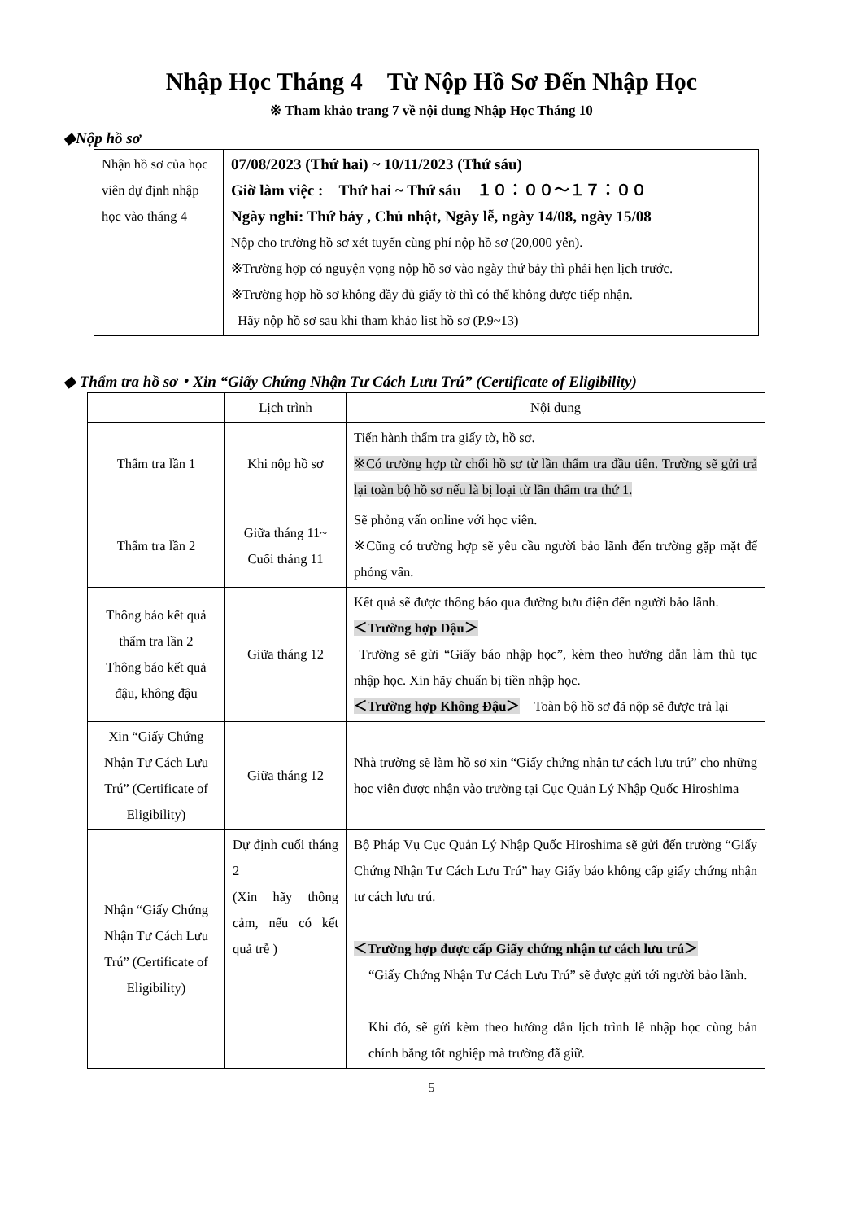Nhập Học Tháng 4　Từ Nộp Hồ Sơ Đến Nhập Học
※ Tham khảo trang 7 về nội dung Nhập Học Tháng 10
◆Nộp hồ sơ
| Nhận hồ sơ của học viên dự định nhập học vào tháng 4 | 07/08/2023 (Thứ hai) ~ 10/11/2023 (Thứ sáu) Giờ làm việc : Thứ hai ~ Thứ sáu １０：００～１７：００ Ngày nghỉ: Thứ bảy , Chủ nhật, Ngày lễ, ngày 14/08, ngày 15/08 Nộp cho trường hồ sơ xét tuyển cùng phí nộp hồ sơ (20,000 yên). ※Trường hợp có nguyện vọng nộp hồ sơ vào ngày thứ bảy thì phải hẹn lịch trước. ※Trường hợp hồ sơ không đầy đủ giấy tờ thì có thể không được tiếp nhận. Hãy nộp hồ sơ sau khi tham khảo list hồ sơ (P.9~13) |
◆ Thẩm tra hồ sơ・Xin “Giấy Chứng Nhận Tư Cách Lưu Trú” (Certificate of Eligibility)
| | Lịch trình | Nội dung |
| --- | --- | --- |
| Thẩm tra lần 1 | Khi nộp hồ sơ | Tiến hành thẩm tra giấy tờ, hồ sơ. ※Có trường hợp từ chối hồ sơ từ lần thẩm tra đầu tiên. Trường sẽ gửi trả lại toàn bộ hồ sơ nếu là bị loại từ lần thẩm tra thứ 1. |
| Thẩm tra lần 2 | Giữa tháng 11~ Cuối tháng 11 | Sẽ phỏng vấn online với học viên. ※Cũng có trường hợp sẽ yêu cầu người bảo lãnh đến trường gặp mặt để phỏng vấn. |
| Thông báo kết quả thẩm tra lần 2 Thông báo kết quả đậu, không đậu | Giữa tháng 12 | Kết quả sẽ được thông báo qua đường bưu điện đến người bảo lãnh. ＜Trường hợp Đậu＞ Trường sẽ gửi “Giấy báo nhập học”, kèm theo hướng dẫn làm thủ tục nhập học. Xin hãy chuẩn bị tiền nhập học. ＜Trường hợp Không Đậu＞ Toàn bộ hồ sơ đã nộp sẽ được trả lại |
| Xin “Giấy Chứng Nhận Tư Cách Lưu Trú” (Certificate of Eligibility) | Giữa tháng 12 | Nhà trường sẽ làm hồ sơ xin “Giấy chứng nhận tư cách lưu trú” cho những học viên được nhận vào trường tại Cục Quản Lý Nhập Quốc Hiroshima |
| Nhận “Giấy Chứng Nhận Tư Cách Lưu Trú” (Certificate of Eligibility) | Dự định cuối tháng 2 (Xin hãy thông cảm, nếu có kết quả trễ ) | Bộ Pháp Vụ Cục Quản Lý Nhập Quốc Hiroshima sẽ gửi đến trường “Giấy Chứng Nhận Tư Cách Lưu Trú” hay Giấy báo không cấp giấy chứng nhận tư cách lưu trú. ＜Trường hợp được cấp Giấy chứng nhận tư cách lưu trú＞ “Giấy Chứng Nhận Tư Cách Lưu Trú” sẽ được gửi tới người bảo lãnh. Khi đó, sẽ gửi kèm theo hướng dẫn lịch trình lễ nhập học cùng bản chính bằng tốt nghiệp mà trường đã giữ. |
5